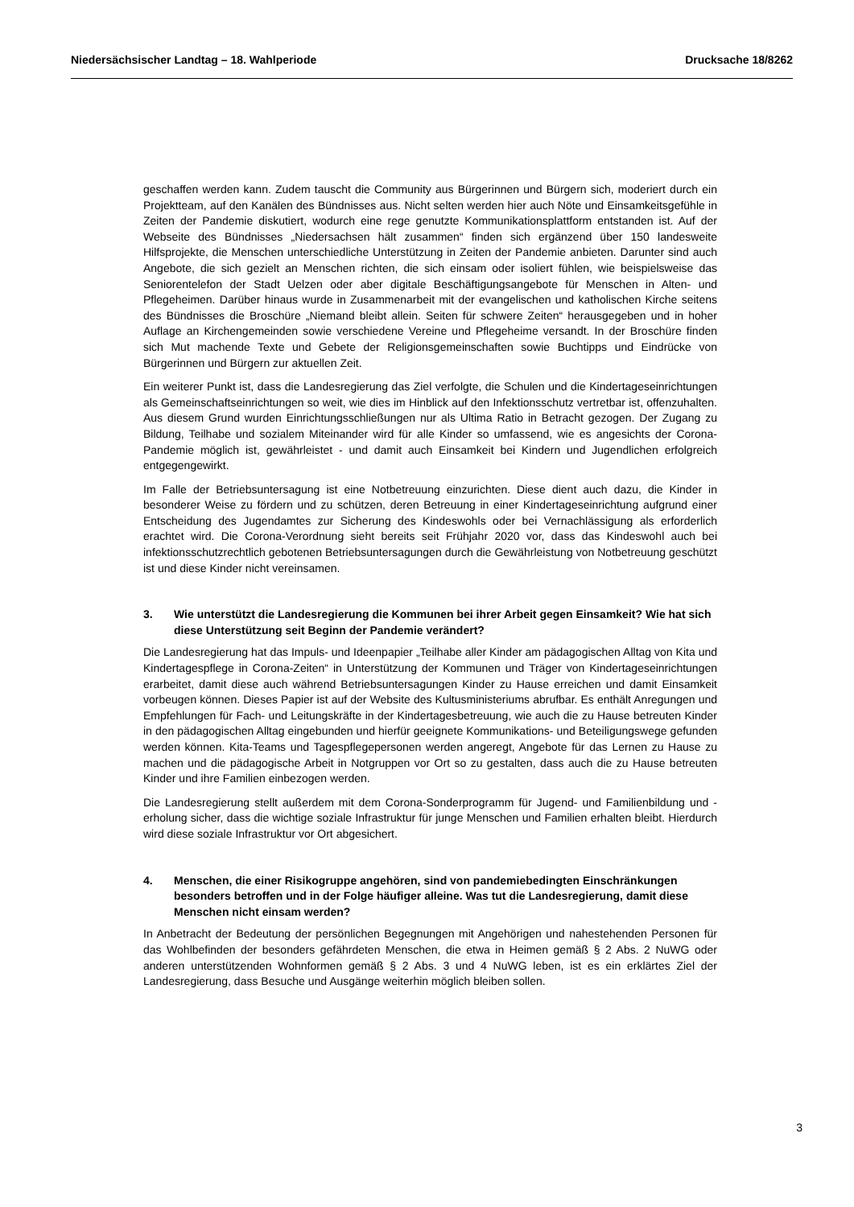Niedersächsischer Landtag – 18. Wahlperiode Drucksache 18/8262
geschaffen werden kann. Zudem tauscht die Community aus Bürgerinnen und Bürgern sich, moderiert durch ein Projektteam, auf den Kanälen des Bündnisses aus. Nicht selten werden hier auch Nöte und Einsamkeitsgefühle in Zeiten der Pandemie diskutiert, wodurch eine rege genutzte Kommunikationsplattform entstanden ist. Auf der Webseite des Bündnisses „Niedersachsen hält zusammen“ finden sich ergänzend über 150 landesweite Hilfsprojekte, die Menschen unterschiedliche Unterstützung in Zeiten der Pandemie anbieten. Darunter sind auch Angebote, die sich gezielt an Menschen richten, die sich einsam oder isoliert fühlen, wie beispielsweise das Seniorentelefon der Stadt Uelzen oder aber digitale Beschäftigungsangebote für Menschen in Alten- und Pflegeheimen. Darüber hinaus wurde in Zusammenarbeit mit der evangelischen und katholischen Kirche seitens des Bündnisses die Broschüre „Niemand bleibt allein. Seiten für schwere Zeiten“ herausgegeben und in hoher Auflage an Kirchengemeinden sowie verschiedene Vereine und Pflegeheime versandt. In der Broschüre finden sich Mut machende Texte und Gebete der Religionsgemeinschaften sowie Buchtipps und Eindrücke von Bürgerinnen und Bürgern zur aktuellen Zeit.
Ein weiterer Punkt ist, dass die Landesregierung das Ziel verfolgte, die Schulen und die Kindertageseinrichtungen als Gemeinschaftseinrichtungen so weit, wie dies im Hinblick auf den Infektionsschutz vertretbar ist, offenzuhalten. Aus diesem Grund wurden Einrichtungsschließungen nur als Ultima Ratio in Betracht gezogen. Der Zugang zu Bildung, Teilhabe und sozialem Miteinander wird für alle Kinder so umfassend, wie es angesichts der Corona-Pandemie möglich ist, gewährleistet - und damit auch Einsamkeit bei Kindern und Jugendlichen erfolgreich entgegengewirkt.
Im Falle der Betriebsuntersagung ist eine Notbetreuung einzurichten. Diese dient auch dazu, die Kinder in besonderer Weise zu fördern und zu schützen, deren Betreuung in einer Kindertageseinrichtung aufgrund einer Entscheidung des Jugendamtes zur Sicherung des Kindeswohls oder bei Vernachlässigung als erforderlich erachtet wird. Die Corona-Verordnung sieht bereits seit Frühjahr 2020 vor, dass das Kindeswohl auch bei infektionsschutzrechtlich gebotenen Betriebsuntersagungen durch die Gewährleistung von Notbetreuung geschützt ist und diese Kinder nicht vereinsamen.
3. Wie unterstützt die Landesregierung die Kommunen bei ihrer Arbeit gegen Einsamkeit? Wie hat sich diese Unterstützung seit Beginn der Pandemie verändert?
Die Landesregierung hat das Impuls- und Ideenpapier „Teilhabe aller Kinder am pädagogischen Alltag von Kita und Kindertagespflege in Corona-Zeiten“ in Unterstützung der Kommunen und Träger von Kindertageseinrichtungen erarbeitet, damit diese auch während Betriebsuntersagungen Kinder zu Hause erreichen und damit Einsamkeit vorbeugen können. Dieses Papier ist auf der Website des Kultusministeriums abrufbar. Es enthält Anregungen und Empfehlungen für Fach- und Leitungskräfte in der Kindertagesbetreuung, wie auch die zu Hause betreuten Kinder in den pädagogischen Alltag eingebunden und hierfür geeignete Kommunikations- und Beteiligungswege gefunden werden können. Kita-Teams und Tagespflegepersonen werden angeregt, Angebote für das Lernen zu Hause zu machen und die pädagogische Arbeit in Notgruppen vor Ort so zu gestalten, dass auch die zu Hause betreuten Kinder und ihre Familien einbezogen werden.
Die Landesregierung stellt außerdem mit dem Corona-Sonderprogramm für Jugend- und Familienbildung und -erholung sicher, dass die wichtige soziale Infrastruktur für junge Menschen und Familien erhalten bleibt. Hierdurch wird diese soziale Infrastruktur vor Ort abgesichert.
4. Menschen, die einer Risikogruppe angehören, sind von pandemiebedingten Einschränkungen besonders betroffen und in der Folge häufiger alleine. Was tut die Landesregierung, damit diese Menschen nicht einsam werden?
In Anbetracht der Bedeutung der persönlichen Begegnungen mit Angehörigen und nahestehenden Personen für das Wohlbefinden der besonders gefährdeten Menschen, die etwa in Heimen gemäß § 2 Abs. 2 NuWG oder anderen unterstützenden Wohnformen gemäß § 2 Abs. 3 und 4 NuWG leben, ist es ein erklärtes Ziel der Landesregierung, dass Besuche und Ausgänge weiterhin möglich bleiben sollen.
3